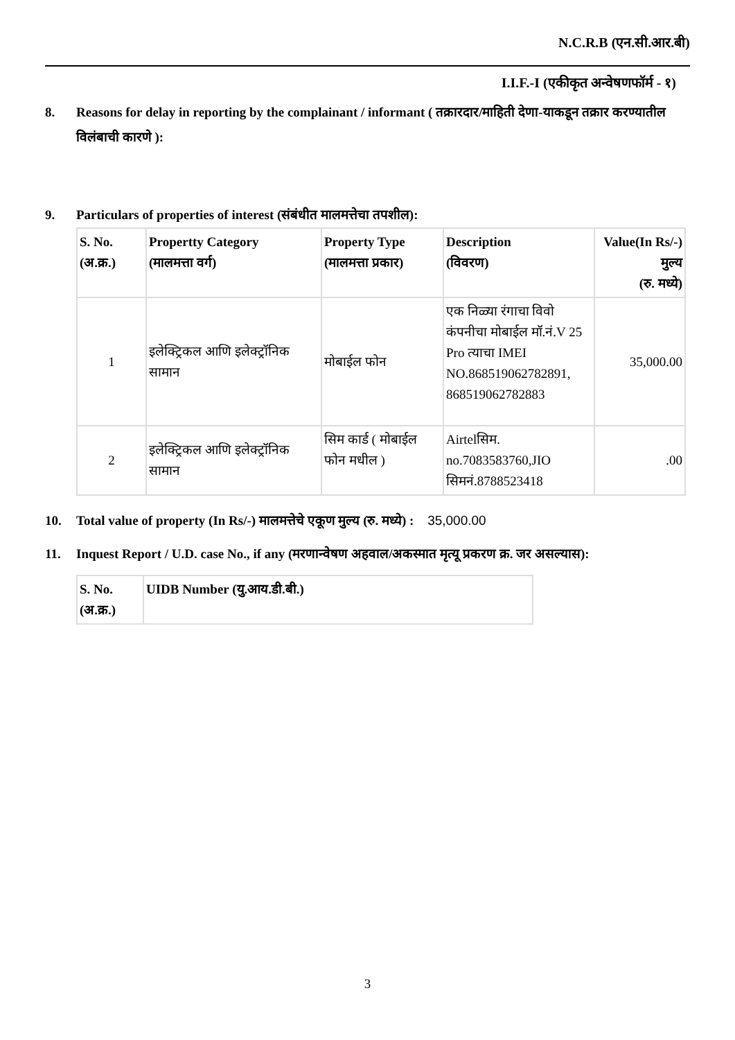N.C.R.B (एन.सी.आर.बी)
I.I.F.-I (एकीकृत अन्वेषणफॉर्म - १)
8. Reasons for delay in reporting by the complainant / informant ( तक्रारदार/माहिती देणा-याकडून तक्रार करण्यातील विलंबाची कारणे ):
9. Particulars of properties of interest (संबंधीत मालमत्तेचा तपशील):
| S. No. (अ.क्र.) | Propertty Category (मालमत्ता वर्ग) | Property Type (मालमत्ता प्रकार) | Description (विवरण) | Value(In Rs/-) मुल्य (रु. मध्ये) |
| --- | --- | --- | --- | --- |
| 1 | इलेक्ट्रिकल आणि इलेक्ट्रॉनिक सामान | मोबाईल फोन | एक निळ्या रंगाचा विवो कंपनीचा मोबाईल मॉ.नं.V 25 Pro त्याचा IMEI NO.868519062782891, 868519062782883 | 35,000.00 |
| 2 | इलेक्ट्रिकल आणि इलेक्ट्रॉनिक सामान | सिम कार्ड ( मोबाईल फोन मधील ) | Airtelसिम. no.7083583760,JIO सिमनं.8788523418 | .00 |
10. Total value of property (In Rs/-) मालमत्तेचे एकूण मुल्य (रु. मध्ये) : 35,000.00
11. Inquest Report / U.D. case No., if any (मरणान्वेषण अहवाल/अकस्मात मृत्यू प्रकरण क्र. जर असल्यास):
| S. No. (अ.क्र.) | UIDB Number (यु.आय.डी.बी.) |
| --- | --- |
3